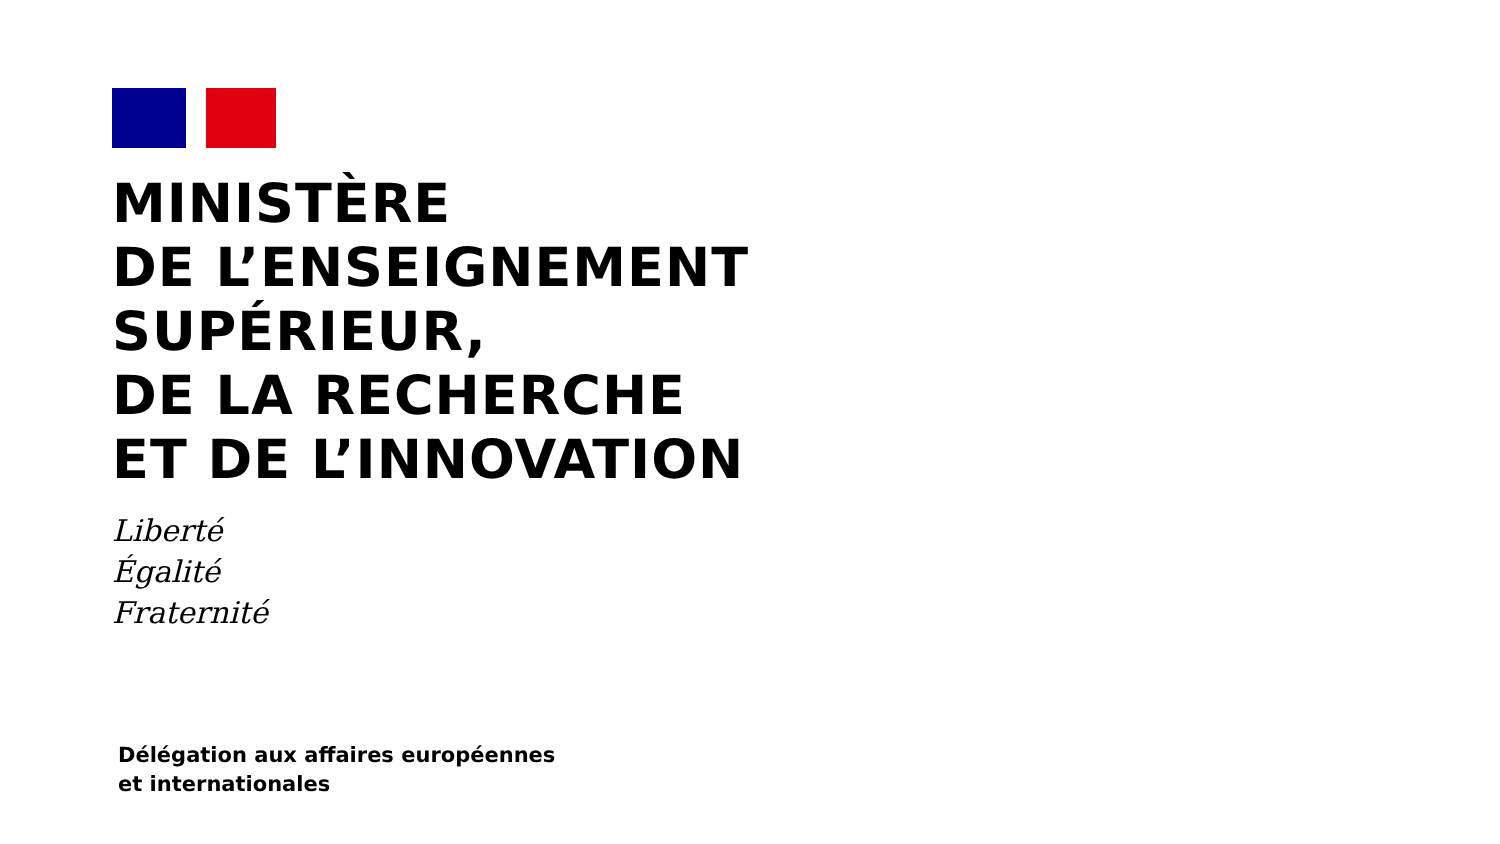MINISTÈRE
DE L’ENSEIGNEMENT
SUPÉRIEUR,
DE LA RECHERCHE
ET DE L’INNOVATION
Liberté
Égalité
Fraternité
Délégation aux affaires européennes
et internationales